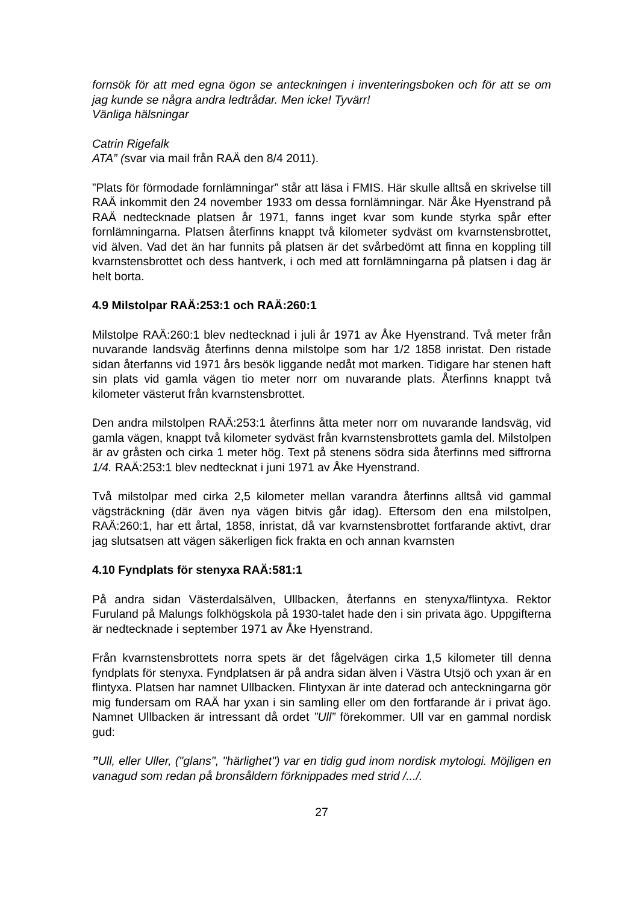fornsök för att med egna ögon se anteckningen i inventeringsboken och för att se om jag kunde se några andra ledtrådar. Men icke! Tyvärr!
Vänliga hälsningar
Catrin Rigefalk
ATA” (svar via mail från RAÄ den 8/4 2011).
”Plats för förmodade fornlämningar” står att läsa i FMIS. Här skulle alltså en skrivelse till RAÄ inkommit den 24 november 1933 om dessa fornlämningar. När Åke Hyenstrand på RAÄ nedtecknade platsen år 1971, fanns inget kvar som kunde styrka spår efter fornlämningarna. Platsen återfinns knappt två kilometer sydväst om kvarnstensbrottet, vid älven. Vad det än har funnits på platsen är det svårbedömt att finna en koppling till kvarnstensbrottet och dess hantverk, i och med att fornlämningarna på platsen i dag är helt borta.
4.9 Milstolpar RAÄ:253:1 och RAÄ:260:1
Milstolpe RAÄ:260:1 blev nedtecknad i juli år 1971 av Åke Hyenstrand. Två meter från nuvarande landsväg återfinns denna milstolpe som har 1/2 1858 inristat. Den ristade sidan återfanns vid 1971 års besök liggande nedåt mot marken. Tidigare har stenen haft sin plats vid gamla vägen tio meter norr om nuvarande plats. Återfinns knappt två kilometer västerut från kvarnstensbrottet.
Den andra milstolpen RAÄ:253:1 återfinns åtta meter norr om nuvarande landsväg, vid gamla vägen, knappt två kilometer sydväst från kvarnstensbrottets gamla del. Milstolpen är av gråsten och cirka 1 meter hög. Text på stenens södra sida återfinns med siffrorna 1/4. RAÄ:253:1 blev nedtecknat i juni 1971 av Åke Hyenstrand.
Två milstolpar med cirka 2,5 kilometer mellan varandra återfinns alltså vid gammal vägsträckning (där även nya vägen bitvis går idag). Eftersom den ena milstolpen, RAÄ:260:1, har ett årtal, 1858, inristat, då var kvarnstensbrottet fortfarande aktivt, drar jag slutsatsen att vägen säkerligen fick frakta en och annan kvarnsten
4.10 Fyndplats för stenyxa RAÄ:581:1
På andra sidan Västerdalsälven, Ullbacken, återfanns en stenyxa/flintyxa. Rektor Furuland på Malungs folkhögskola på 1930-talet hade den i sin privata ägo. Uppgifterna är nedtecknade i september 1971 av Åke Hyenstrand.
Från kvarnstensbrottets norra spets är det fågelvägen cirka 1,5 kilometer till denna fyndplats för stenyxa. Fyndplatsen är på andra sidan älven i Västra Utsjö och yxan är en flintyxa. Platsen har namnet Ullbacken. Flintyxan är inte daterad och anteckningarna gör mig fundersam om RAÄ har yxan i sin samling eller om den fortfarande är i privat ägo. Namnet Ullbacken är intressant då ordet ”Ull” förekommer. Ull var en gammal nordisk gud:
”Ull, eller Uller, ("glans", "härlighet") var en tidig gud inom nordisk mytologi. Möjligen en vanagud som redan på bronsåldern förknippades med strid /.../.
27